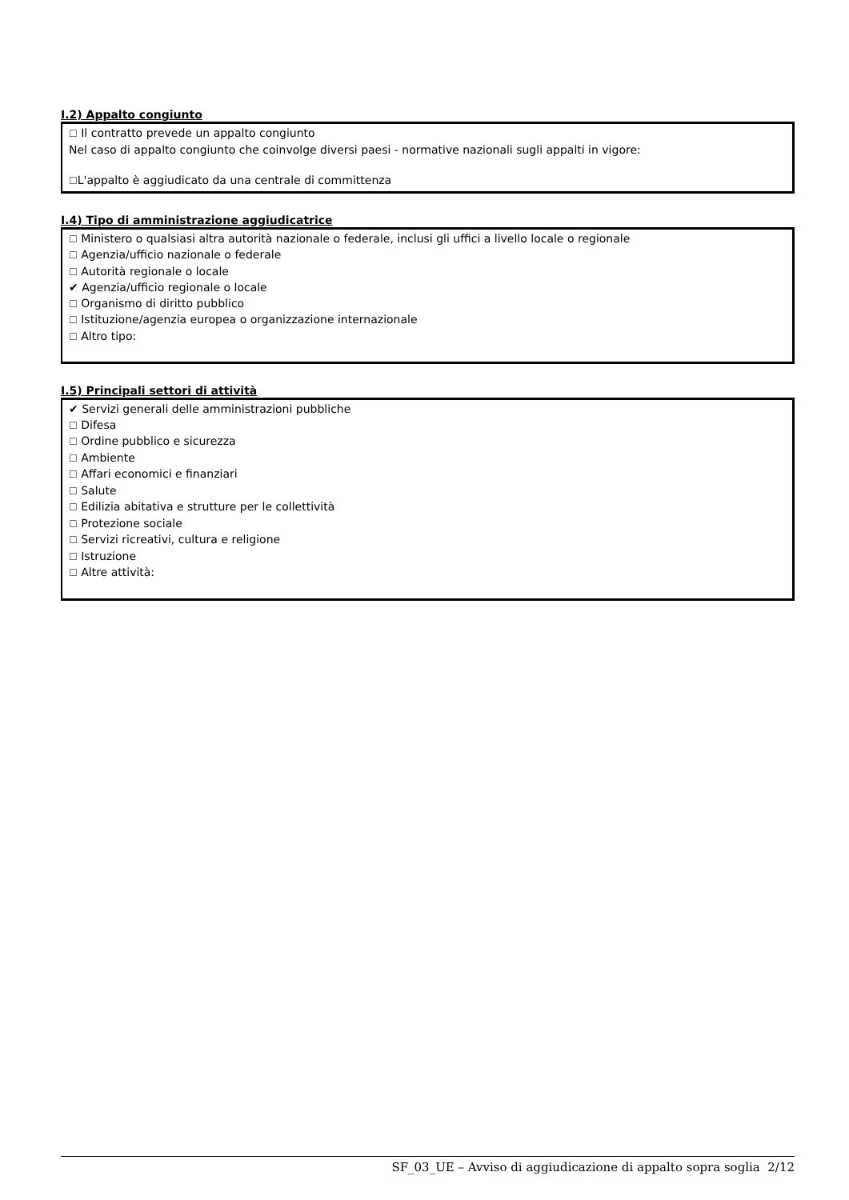I.2) Appalto congiunto
☐ Il contratto prevede un appalto congiunto
Nel caso di appalto congiunto che coinvolge diversi paesi - normative nazionali sugli appalti in vigore:
☐L'appalto è aggiudicato da una centrale di committenza
I.4) Tipo di amministrazione aggiudicatrice
☐ Ministero o qualsiasi altra autorità nazionale o federale, inclusi gli uffici a livello locale o regionale
☐ Agenzia/ufficio nazionale o federale
☐ Autorità regionale o locale
✔ Agenzia/ufficio regionale o locale
☐ Organismo di diritto pubblico
☐ Istituzione/agenzia europea o organizzazione internazionale
☐ Altro tipo:
I.5) Principali settori di attività
✔ Servizi generali delle amministrazioni pubbliche
☐ Difesa
☐ Ordine pubblico e sicurezza
☐ Ambiente
☐ Affari economici e finanziari
☐ Salute
☐ Edilizia abitativa e strutture per le collettività
☐ Protezione sociale
☐ Servizi ricreativi, cultura e religione
☐ Istruzione
☐ Altre attività:
SF_03_UE – Avviso di aggiudicazione di appalto sopra soglia 2/12